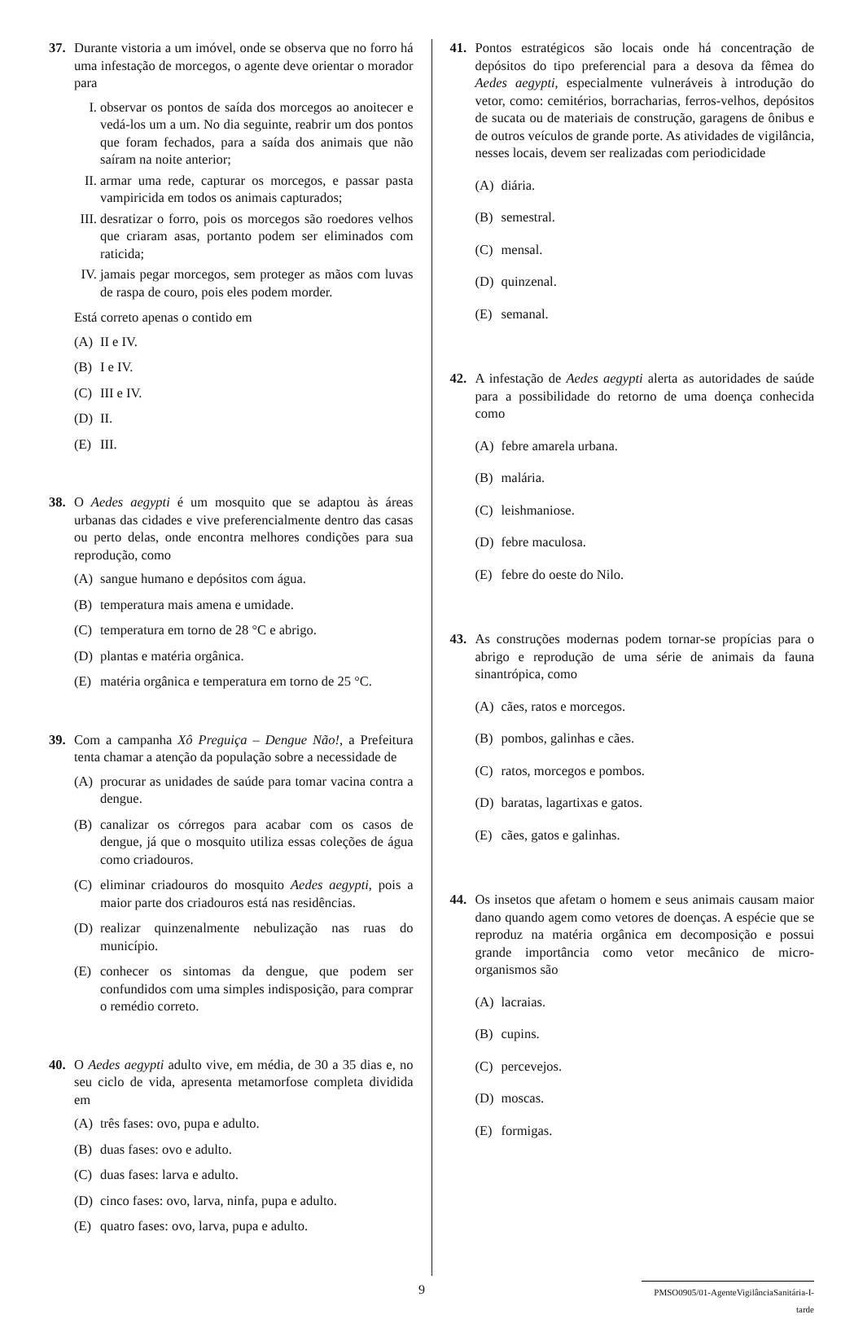37. Durante vistoria a um imóvel, onde se observa que no forro há uma infestação de morcegos, o agente deve orientar o morador para
I. observar os pontos de saída dos morcegos ao anoitecer e vedá-los um a um. No dia seguinte, reabrir um dos pontos que foram fechados, para a saída dos animais que não saíram na noite anterior;
II.
armar uma rede, capturar os morcegos, e passar pasta vampiricida em todos os animais capturados;
III.
desratizar o forro, pois os morcegos são roedores velhos que criaram asas, portanto podem ser eliminados com raticida;
IV.
jamais pegar morcegos, sem proteger as mãos com luvas de raspa de couro, pois eles podem morder.
Está correto apenas o contido em
(A) II e IV.
(B) I e IV.
(C) III e IV.
(D) II.
(E) III.
38. O Aedes aegypti é um mosquito que se adaptou às áreas urbanas das cidades e vive preferencialmente dentro das casas ou perto delas, onde encontra melhores condições para sua reprodução, como
(A) sangue humano e depósitos com água.
(B) temperatura mais amena e umidade.
(C) temperatura em torno de 28 °C e abrigo.
(D) plantas e matéria orgânica.
(E) matéria orgânica e temperatura em torno de 25 °C.
39. Com a campanha Xô Preguiça – Dengue Não!, a Prefeitura tenta chamar a atenção da população sobre a necessidade de
(A) procurar as unidades de saúde para tomar vacina contra a dengue.
(B) canalizar os córregos para acabar com os casos de dengue, já que o mosquito utiliza essas coleções de água como criadouros.
(C) eliminar criadouros do mosquito Aedes aegypti, pois a maior parte dos criadouros está nas residências.
(D) realizar quinzenalmente nebulização nas ruas do município.
(E) conhecer os sintomas da dengue, que podem ser confundidos com uma simples indisposição, para comprar o remédio correto.
40. O Aedes aegypti adulto vive, em média, de 30 a 35 dias e, no seu ciclo de vida, apresenta metamorfose completa dividida em
(A) três fases: ovo, pupa e adulto.
(B) duas fases: ovo e adulto.
(C) duas fases: larva e adulto.
(D) cinco fases: ovo, larva, ninfa, pupa e adulto.
(E) quatro fases: ovo, larva, pupa e adulto.
41. Pontos estratégicos são locais onde há concentração de depósitos do tipo preferencial para a desova da fêmea do Aedes aegypti, especialmente vulneráveis à introdução do vetor, como: cemitérios, borracharias, ferros-velhos, depósitos de sucata ou de materiais de construção, garagens de ônibus e de outros veículos de grande porte. As atividades de vigilância, nesses locais, devem ser realizadas com periodicidade
(A) diária.
(B) semestral.
(C) mensal.
(D) quinzenal.
(E) semanal.
42. A infestação de Aedes aegypti alerta as autoridades de saúde para a possibilidade do retorno de uma doença conhecida como
(A) febre amarela urbana.
(B) malária.
(C) leishmaniose.
(D) febre maculosa.
(E) febre do oeste do Nilo.
43. As construções modernas podem tornar-se propícias para o abrigo e reprodução de uma série de animais da fauna sinantrópica, como
(A) cães, ratos e morcegos.
(B) pombos, galinhas e cães.
(C) ratos, morcegos e pombos.
(D) baratas, lagartixas e gatos.
(E) cães, gatos e galinhas.
44. Os insetos que afetam o homem e seus animais causam maior dano quando agem como vetores de doenças. A espécie que se reproduz na matéria orgânica em decomposição e possui grande importância como vetor mecânico de micro-organismos são
(A) lacraias.
(B) cupins.
(C) percevejos.
(D) moscas.
(E) formigas.
9
PMSO0905/01-AgenteVigilânciaSanitária-I-tarde